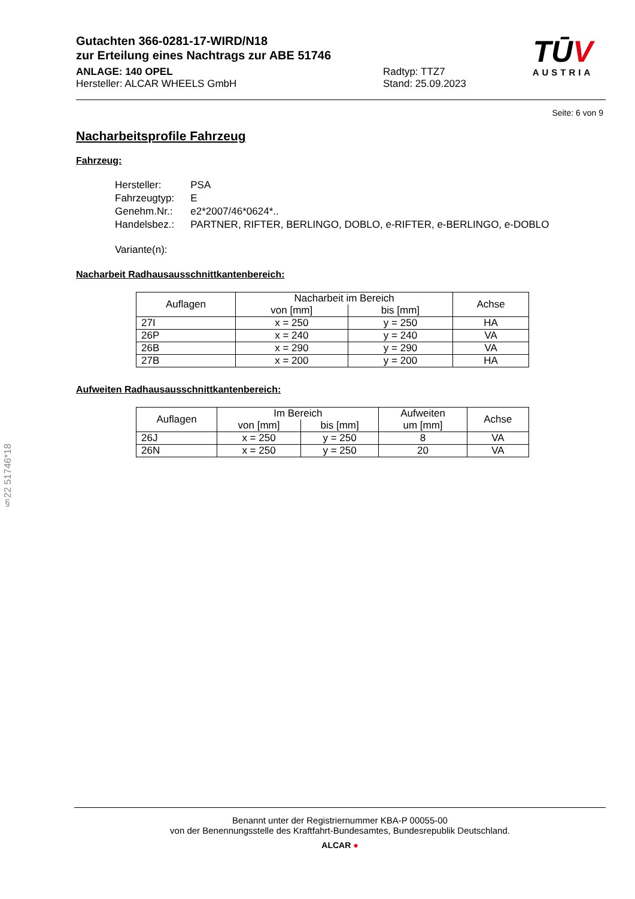Gutachten 366-0281-17-WIRD/N18
zur Erteilung eines Nachtrags zur ABE 51746
ANLAGE: 140 OPEL Radtyp: TTZ7
Hersteller: ALCAR WHEELS GmbH Stand: 25.09.2023
TŪV
AUSTRIA
Seite: 6 von 9
Nacharbeitsprofile Fahrzeug
Fahrzeug:
| Hersteller: | PSA |
| Fahrzeugtyp: | E |
| Genehm.Nr.: | e2*2007/46*0624*.. |
| Handelsbez.: | PARTNER, RIFTER, BERLINGO, DOBLO, e-RIFTER, e-BERLINGO, e-DOBLO |
| Variante(n): | |
Nacharbeit Radhausausschnittkantenbereich:
| Auflagen | Nacharbeit im Bereich | | Achse |
| --- | --- | --- | --- |
| | von [mm] | bis [mm] | |
| 27I | x = 250 | y = 250 | HA |
| 26P | x = 240 | y = 240 | VA |
| 26B | x = 290 | y = 290 | VA |
| 27B | x = 200 | y = 200 | HA |
Aufweiten Radhausausschnittkantenbereich:
| Auflagen | Im Bereich | | Aufweiten | Achse |
| --- | --- | --- | --- | --- |
| | von [mm] | bis [mm] | um [mm] | |
| 26J | x = 250 | y = 250 | 8 | VA |
| 26N | x = 250 | y = 250 | 20 | VA |
§22 51746*18
Benannt unter der Registriernummer KBA-P 00055-00
von der Benennungsstelle des Kraftfahrt-Bundesamtes, Bundesrepublik Deutschland.
ALCAR ●